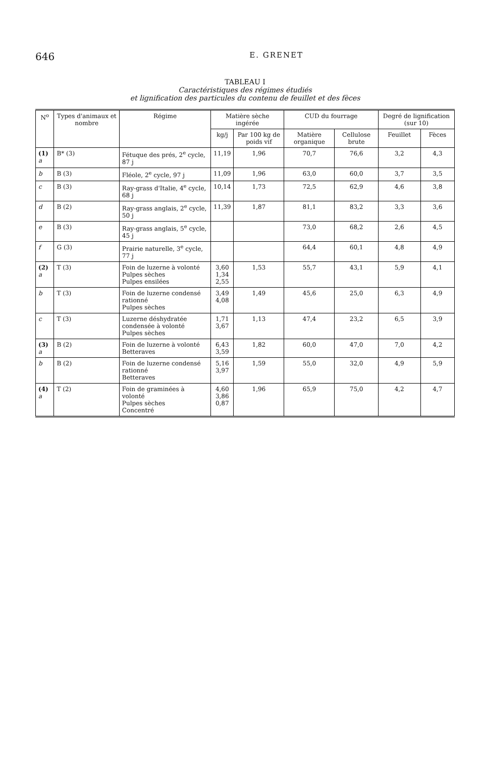646 E. GRENET
TABLEAU I
Caractéristiques des régimes étudiés
et lignification des particules du contenu de feuillet et des fèces
| N<sup>o</sup> | Types d'animaux et nombre | Régime | Matière sèche ingérée | | CUD du fourrage | | Degré de lignification (sur 10) | |
| --- | --- | --- | --- | --- | --- | --- | --- | --- |
| | | | kg/j | Par 100 kg de poids vif | Matière organique | Cellulose brute | Feuillet | Fèces |
| (1) a | B* (3) | Fétuque des prés, 2<sup>e</sup> cycle, 87 j | 11,19 | 1,96 | 70,7 | 76,6 | 3,2 | 4,3 |
| b | B (3) | Fléole, 2<sup>e</sup> cycle, 97 j | 11,09 | 1,96 | 63,0 | 60,0 | 3,7 | 3,5 |
| c | B (3) | Ray-grass d'Italie, 4<sup>e</sup> cycle, 68 j | 10,14 | 1,73 | 72,5 | 62,9 | 4,6 | 3,8 |
| d | B (2) | Ray-grass anglais, 2<sup>e</sup> cycle, 50 j | 11,39 | 1,87 | 81,1 | 83,2 | 3,3 | 3,6 |
| e | B (3) | Ray-grass anglais, 5<sup>e</sup> cycle, 45 j | | | 73,0 | 68,2 | 2,6 | 4,5 |
| f | G (3) | Prairie naturelle, 3<sup>e</sup> cycle, 77 j | | | 64,4 | 60,1 | 4,8 | 4,9 |
| (2) a | T (3) | Foin de luzerne à volonté Pulpes sèches Pulpes ensilées | 3,60 1,34 2,55 | 1,53 | 55,7 | 43,1 | 5,9 | 4,1 |
| b | T (3) | Foin de luzerne condensé rationné Pulpes sèches | 3,49 4,08 | 1,49 | 45,6 | 25,0 | 6,3 | 4,9 |
| c | T (3) | Luzerne déshydratée condensée à volonté Pulpes sèches | 1,71 3,67 | 1,13 | 47,4 | 23,2 | 6,5 | 3,9 |
| (3) a | B (2) | Foin de luzerne à volonté Betteraves | 6,43 3,59 | 1,82 | 60,0 | 47,0 | 7,0 | 4,2 |
| b | B (2) | Foin de luzerne condensé rationné Betteraves | 5,16 3,97 | 1,59 | 55,0 | 32,0 | 4,9 | 5,9 |
| (4) a | T (2) | Foin de graminées à volonté Pulpes sèches Concentré | 4,60 3,86 0,87 | 1,96 | 65,9 | 75,0 | 4,2 | 4,7 |